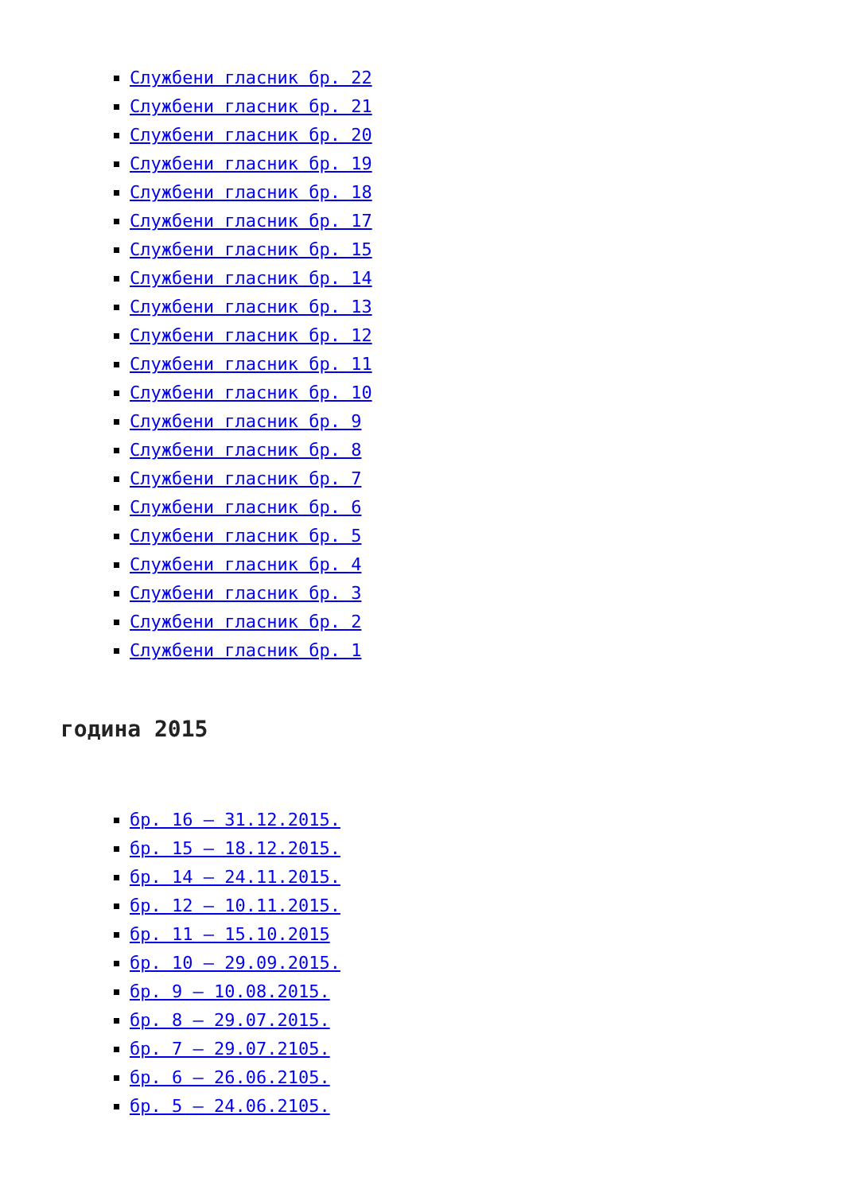Службени гласник бр. 22
Службени гласник бр. 21
Службени гласник бр. 20
Службени гласник бр. 19
Службени гласник бр. 18
Службени гласник бр. 17
Службени гласник бр. 15
Службени гласник бр. 14
Службени гласник бр. 13
Службени гласник бр. 12
Службени гласник бр. 11
Службени гласник бр. 10
Службени гласник бр. 9
Службени гласник бр. 8
Службени гласник бр. 7
Службени гласник бр. 6
Службени гласник бр. 5
Службени гласник бр. 4
Службени гласник бр. 3
Службени гласник бр. 2
Службени гласник бр. 1
година 2015
бр. 16 – 31.12.2015.
бр. 15 – 18.12.2015.
бр. 14 – 24.11.2015.
бр. 12 – 10.11.2015.
бр. 11 – 15.10.2015
бр. 10 – 29.09.2015.
бр. 9 – 10.08.2015.
бр. 8 – 29.07.2015.
бр. 7 – 29.07.2105.
бр. 6 – 26.06.2105.
бр. 5 – 24.06.2105.